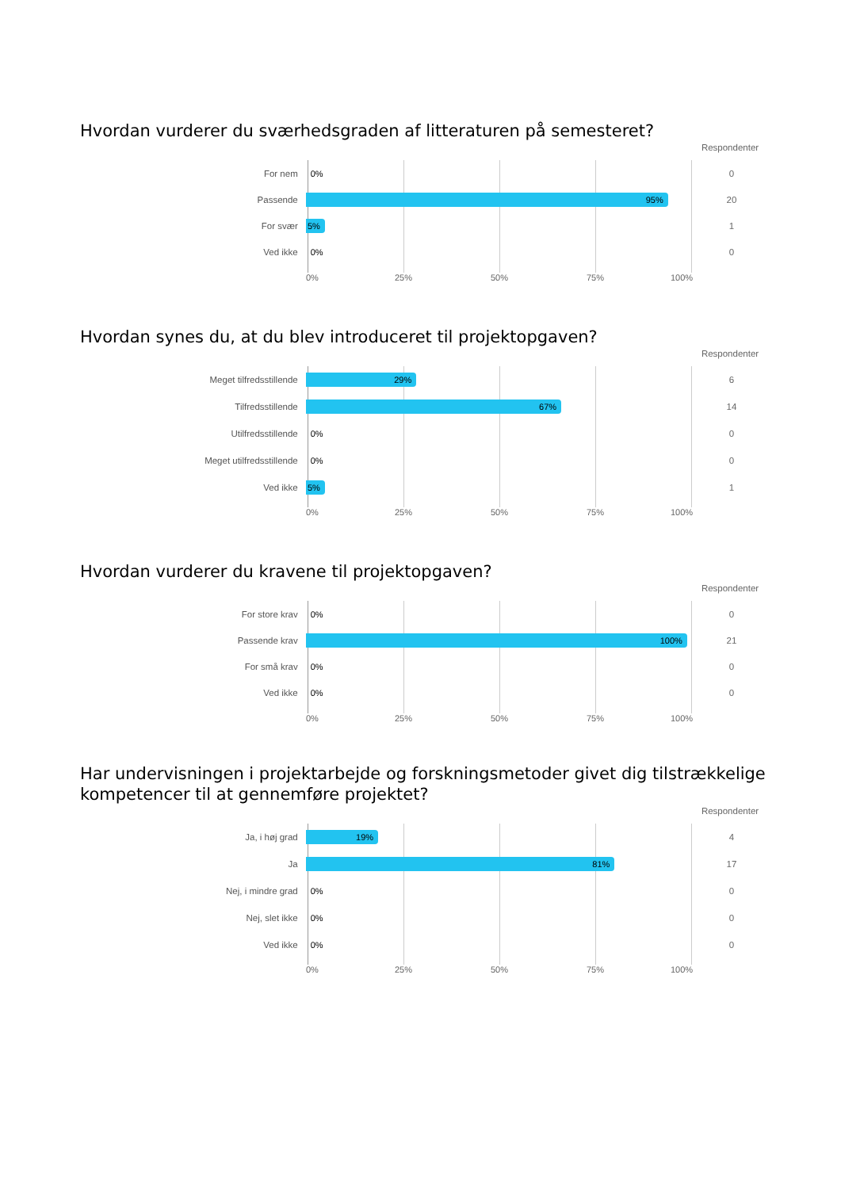Hvordan vurderer du sværhedsgraden af litteraturen på semesteret?
Respondenter
For nem
0%
0
Passende
95%
20
For svær
5%
1
Ved ikke
0%
0
0% 25% 50% 75% 100%
Hvordan synes du, at du blev introduceret til projektopgaven?
Respondenter
Meget tilfredsstillende
29%
6
Tilfredsstillende
67%
14
Utilfredsstillende
0%
0
Meget utilfredsstillende
0%
0
Ved ikke
5%
1
0% 25% 50% 75% 100%
Hvordan vurderer du kravene til projektopgaven?
Respondenter
For store krav
0%
0
Passende krav
100%
21
For små krav
0%
0
Ved ikke
0%
0
0% 25% 50% 75% 100%
Har undervisningen i projektarbejde og forskningsmetoder givet dig tilstrækkelige kompetencer til at gennemføre projektet?
Respondenter
Ja, i høj grad
19%
4
Ja
81%
17
Nej, i mindre grad
0%
0
Nej, slet ikke
0%
0
Ved ikke
0%
0
0% 25% 50% 75% 100%